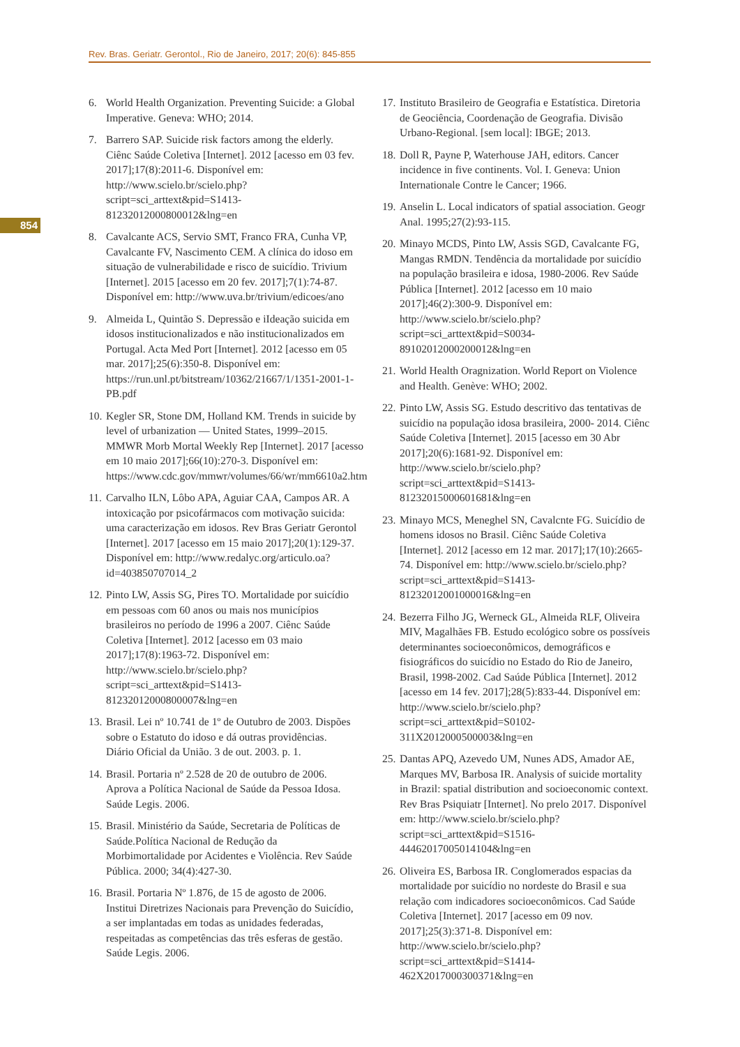Rev. Bras. Geriatr. Gerontol., Rio de Janeiro, 2017; 20(6): 845-855
854
6. World Health Organization. Preventing Suicide: a Global Imperative. Geneva: WHO; 2014.
7. Barrero SAP. Suicide risk factors among the elderly. Ciênc Saúde Coletiva [Internet]. 2012 [acesso em 03 fev. 2017];17(8):2011-6. Disponível em: http://www.scielo.br/scielo.php?script=sci_arttext&pid=S1413-81232012000800012&lng=en
8. Cavalcante ACS, Servio SMT, Franco FRA, Cunha VP, Cavalcante FV, Nascimento CEM. A clínica do idoso em situação de vulnerabilidade e risco de suicídio. Trivium [Internet]. 2015 [acesso em 20 fev. 2017];7(1):74-87. Disponível em: http://www.uva.br/trivium/edicoes/ano
9. Almeida L, Quintão S. Depressão e iIdeação suicida em idosos institucionalizados e não institucionalizados em Portugal. Acta Med Port [Internet]. 2012 [acesso em 05 mar. 2017];25(6):350-8. Disponível em: https://run.unl.pt/bitstream/10362/21667/1/1351-2001-1-PB.pdf
10. Kegler SR, Stone DM, Holland KM. Trends in suicide by level of urbanization — United States, 1999–2015. MMWR Morb Mortal Weekly Rep [Internet]. 2017 [acesso em 10 maio 2017];66(10):270-3. Disponível em: https://www.cdc.gov/mmwr/volumes/66/wr/mm6610a2.htm
11. Carvalho ILN, Lôbo APA, Aguiar CAA, Campos AR. A intoxicação por psicofármacos com motivação suicida: uma caracterização em idosos. Rev Bras Geriatr Gerontol [Internet]. 2017 [acesso em 15 maio 2017];20(1):129-37. Disponível em: http://www.redalyc.org/articulo.oa?id=403850707014_2
12. Pinto LW, Assis SG, Pires TO. Mortalidade por suicídio em pessoas com 60 anos ou mais nos municípios brasileiros no período de 1996 a 2007. Ciênc Saúde Coletiva [Internet]. 2012 [acesso em 03 maio 2017];17(8):1963-72. Disponível em: http://www.scielo.br/scielo.php?script=sci_arttext&pid=S1413-81232012000800007&lng=en
13. Brasil. Lei nº 10.741 de 1º de Outubro de 2003. Dispões sobre o Estatuto do idoso e dá outras providências. Diário Oficial da União. 3 de out. 2003. p. 1.
14. Brasil. Portaria nº 2.528 de 20 de outubro de 2006. Aprova a Política Nacional de Saúde da Pessoa Idosa. Saúde Legis. 2006.
15. Brasil. Ministério da Saúde, Secretaria de Políticas de Saúde.Política Nacional de Redução da Morbimortalidade por Acidentes e Violência. Rev Saúde Pública. 2000; 34(4):427-30.
16. Brasil. Portaria Nº 1.876, de 15 de agosto de 2006. Institui Diretrizes Nacionais para Prevenção do Suicídio, a ser implantadas em todas as unidades federadas, respeitadas as competências das três esferas de gestão. Saúde Legis. 2006.
17. Instituto Brasileiro de Geografia e Estatística. Diretoria de Geociência, Coordenação de Geografia. Divisão Urbano-Regional. [sem local]: IBGE; 2013.
18. Doll R, Payne P, Waterhouse JAH, editors. Cancer incidence in five continents. Vol. I. Geneva: Union Internationale Contre le Cancer; 1966.
19. Anselin L. Local indicators of spatial association. Geogr Anal. 1995;27(2):93-115.
20. Minayo MCDS, Pinto LW, Assis SGD, Cavalcante FG, Mangas RMDN. Tendência da mortalidade por suicídio na população brasileira e idosa, 1980-2006. Rev Saúde Pública [Internet]. 2012 [acesso em 10 maio 2017];46(2):300-9. Disponível em: http://www.scielo.br/scielo.php?script=sci_arttext&pid=S0034-89102012000200012&lng=en
21. World Health Oragnization. World Report on Violence and Health. Genève: WHO; 2002.
22. Pinto LW, Assis SG. Estudo descritivo das tentativas de suicídio na população idosa brasileira, 2000- 2014. Ciênc Saúde Coletiva [Internet]. 2015 [acesso em 30 Abr 2017];20(6):1681-92. Disponível em: http://www.scielo.br/scielo.php?script=sci_arttext&pid=S1413-81232015000601681&lng=en
23. Minayo MCS, Meneghel SN, Cavalcnte FG. Suicídio de homens idosos no Brasil. Ciênc Saúde Coletiva [Internet]. 2012 [acesso em 12 mar. 2017];17(10):2665-74. Disponível em: http://www.scielo.br/scielo.php?script=sci_arttext&pid=S1413-81232012001000016&lng=en
24. Bezerra Filho JG, Werneck GL, Almeida RLF, Oliveira MIV, Magalhães FB. Estudo ecológico sobre os possíveis determinantes socioeconômicos, demográficos e fisiográficos do suicídio no Estado do Rio de Janeiro, Brasil, 1998-2002. Cad Saúde Pública [Internet]. 2012 [acesso em 14 fev. 2017];28(5):833-44. Disponível em: http://www.scielo.br/scielo.php?script=sci_arttext&pid=S0102-311X2012000500003&lng=en
25. Dantas APQ, Azevedo UM, Nunes ADS, Amador AE, Marques MV, Barbosa IR. Analysis of suicide mortality in Brazil: spatial distribution and socioeconomic context. Rev Bras Psiquiatr [Internet]. No prelo 2017. Disponível em: http://www.scielo.br/scielo.php?script=sci_arttext&pid=S1516-44462017005014104&lng=en
26. Oliveira ES, Barbosa IR. Conglomerados espacias da mortalidade por suicídio no nordeste do Brasil e sua relação com indicadores socioeconômicos. Cad Saúde Coletiva [Internet]. 2017 [acesso em 09 nov. 2017];25(3):371-8. Disponível em: http://www.scielo.br/scielo.php?script=sci_arttext&pid=S1414-462X2017000300371&lng=en